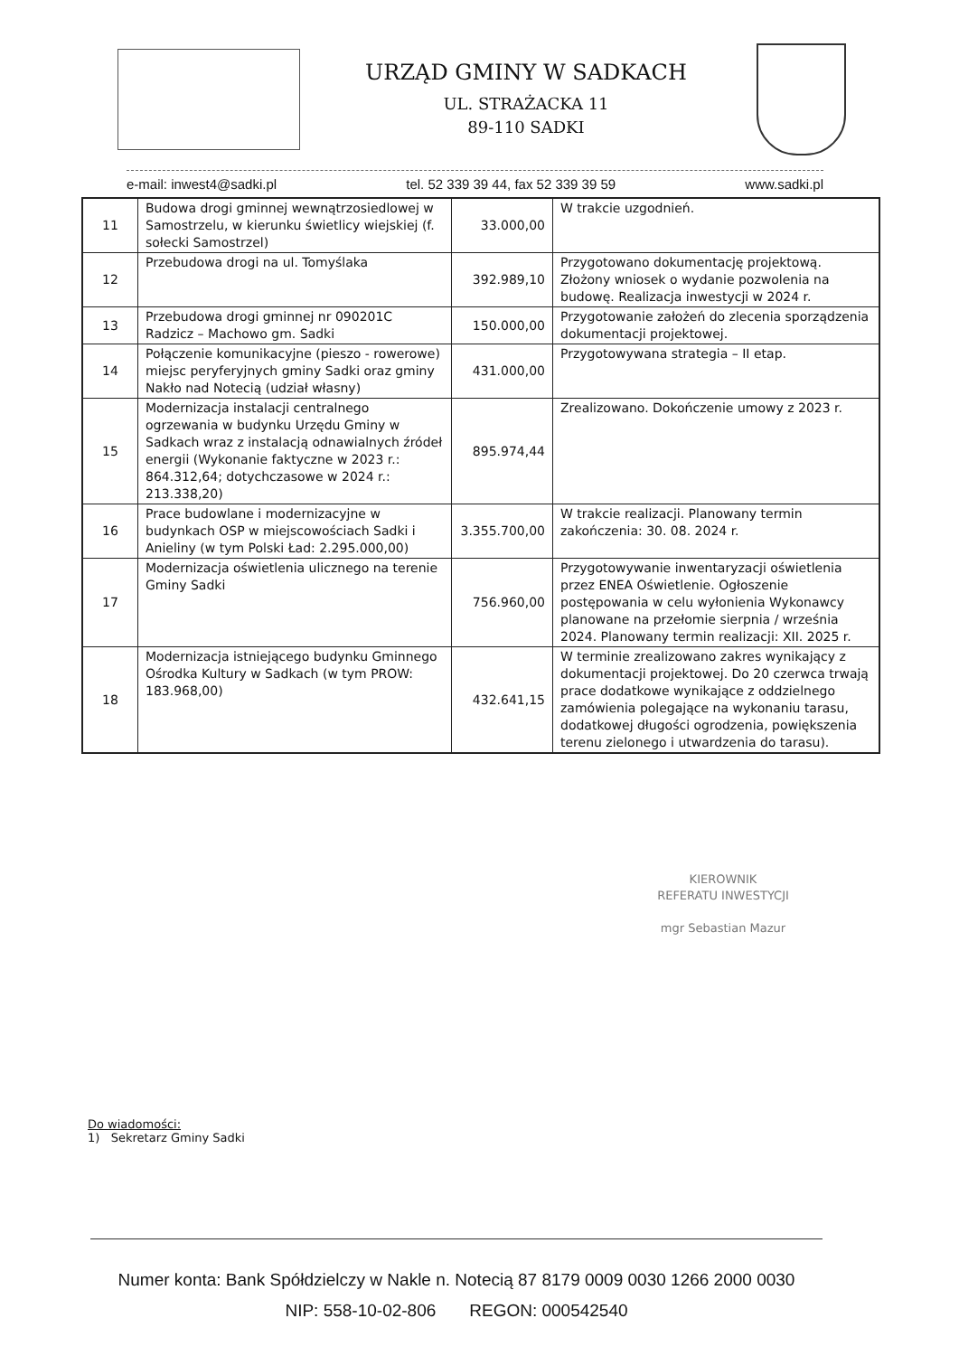URZĄD GMINY W SADKACH
UL. STRAŻACKA 11
89-110 SADKI
e-mail: inwest4@sadki.pl tel. 52 339 39 44, fax 52 339 39 59 www.sadki.pl
| 11 | Budowa drogi gminnej wewnątrzosiedlowej w Samostrzelu, w kierunku świetlicy wiejskiej (f. sołecki Samostrzel) | 33.000,00 | W trakcie uzgodnień. |
| 12 | Przebudowa drogi na ul. Tomyślaka | 392.989,10 | Przygotowano dokumentację projektową. Złożony wniosek o wydanie pozwolenia na budowę. Realizacja inwestycji w 2024 r. |
| 13 | Przebudowa drogi gminnej nr 090201C Radzicz – Machowo gm. Sadki | 150.000,00 | Przygotowanie założeń do zlecenia sporządzenia dokumentacji projektowej. |
| 14 | Połączenie komunikacyjne (pieszo - rowerowe) miejsc peryferyjnych gminy Sadki oraz gminy Nakło nad Notecią (udział własny) | 431.000,00 | Przygotowywana strategia – II etap. |
| 15 | Modernizacja instalacji centralnego ogrzewania w budynku Urzędu Gminy w Sadkach wraz z instalacją odnawialnych źródeł energii (Wykonanie faktyczne w 2023 r.: 864.312,64; dotychczasowe w 2024 r.: 213.338,20) | 895.974,44 | Zrealizowano. Dokończenie umowy z 2023 r. |
| 16 | Prace budowlane i modernizacyjne w budynkach OSP w miejscowościach Sadki i Anieliny (w tym Polski Ład: 2.295.000,00) | 3.355.700,00 | W trakcie realizacji. Planowany termin zakończenia: 30. 08. 2024 r. |
| 17 | Modernizacja oświetlenia ulicznego na terenie Gminy Sadki | 756.960,00 | Przygotowywanie inwentaryzacji oświetlenia przez ENEA Oświetlenie. Ogłoszenie postępowania w celu wyłonienia Wykonawcy planowane na przełomie sierpnia / września 2024. Planowany termin realizacji: XII. 2025 r. |
| 18 | Modernizacja istniejącego budynku Gminnego Ośrodka Kultury w Sadkach (w tym PROW: 183.968,00) | 432.641,15 | W terminie zrealizowano zakres wynikający z dokumentacji projektowej. Do 20 czerwca trwają prace dodatkowe wynikające z oddzielnego zamówienia polegające na wykonaniu tarasu, dodatkowej długości ogrodzenia, powiększenia terenu zielonego i utwardzenia do tarasu). |
KIEROWNIK
REFERATU INWESTYCJI
mgr Sebastian Mazur
Do wiadomości:
1) Sekretarz Gminy Sadki
Numer konta: Bank Spółdzielczy w Nakle n. Notecią 87 8179 0009 0030 1266 2000 0030
NIP: 558-10-02-806 REGON: 000542540